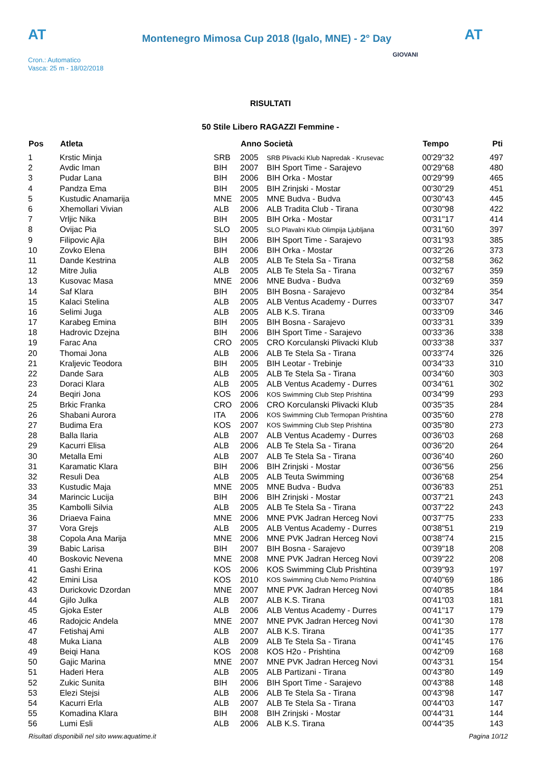AT
Montenegro Mimosa Cup 2018 (Igalo, MNE) - 2° Day
AT
Cron.: Automatico
Vasca: 25 m - 18/02/2018
GIOVANI
RISULTATI
50 Stile Libero RAGAZZI Femmine -
| Pos | Atleta | | Anno Società | | Tempo | Pti |
| --- | --- | --- | --- | --- | --- | --- |
| 1 | Krstic Minja | SRB | 2005 | SRB Plivacki Klub Napredak - Krusevac | 00'29"32 | 497 |
| 2 | Avdic Iman | BIH | 2007 | BIH Sport Time - Sarajevo | 00'29"68 | 480 |
| 3 | Pudar Lana | BIH | 2006 | BIH Orka - Mostar | 00'29"99 | 465 |
| 4 | Pandza Ema | BIH | 2005 | BIH Zrinjski - Mostar | 00'30"29 | 451 |
| 5 | Kustudic Anamarija | MNE | 2005 | MNE Budva - Budva | 00'30"43 | 445 |
| 6 | Xhemollari Vivian | ALB | 2006 | ALB Tradita Club - Tirana | 00'30"98 | 422 |
| 7 | Vrljic Nika | BIH | 2005 | BIH Orka - Mostar | 00'31"17 | 414 |
| 8 | Ovijac Pia | SLO | 2005 | SLO Plavalni Klub Olimpija Ljubljana | 00'31"60 | 397 |
| 9 | Filipovic Ajla | BIH | 2006 | BIH Sport Time - Sarajevo | 00'31"93 | 385 |
| 10 | Zovko Elena | BIH | 2006 | BIH Orka - Mostar | 00'32"26 | 373 |
| 11 | Dande Kestrina | ALB | 2005 | ALB Te Stela Sa - Tirana | 00'32"58 | 362 |
| 12 | Mitre Julia | ALB | 2005 | ALB Te Stela Sa - Tirana | 00'32"67 | 359 |
| 13 | Kusovac Masa | MNE | 2006 | MNE Budva - Budva | 00'32"69 | 359 |
| 14 | Saf Klara | BIH | 2005 | BIH Bosna - Sarajevo | 00'32"84 | 354 |
| 15 | Kalaci Stelina | ALB | 2005 | ALB Ventus Academy - Durres | 00'33"07 | 347 |
| 16 | Selimi Juga | ALB | 2005 | ALB K.S. Tirana | 00'33"09 | 346 |
| 17 | Karabeg Emina | BIH | 2005 | BIH Bosna - Sarajevo | 00'33"31 | 339 |
| 18 | Hadrovic Dzejna | BIH | 2006 | BIH Sport Time - Sarajevo | 00'33"36 | 338 |
| 19 | Farac Ana | CRO | 2005 | CRO Korculanski Plivacki Klub | 00'33"38 | 337 |
| 20 | Thomai Jona | ALB | 2006 | ALB Te Stela Sa - Tirana | 00'33"74 | 326 |
| 21 | Kraljevic Teodora | BIH | 2005 | BIH Leotar - Trebinje | 00'34"33 | 310 |
| 22 | Dande Sara | ALB | 2005 | ALB Te Stela Sa - Tirana | 00'34"60 | 303 |
| 23 | Doraci Klara | ALB | 2005 | ALB Ventus Academy - Durres | 00'34"61 | 302 |
| 24 | Beqiri Jona | KOS | 2006 | KOS Swimming Club Step Prishtina | 00'34"99 | 293 |
| 25 | Brkic Franka | CRO | 2006 | CRO Korculanski Plivacki Klub | 00'35"35 | 284 |
| 26 | Shabani Aurora | ITA | 2006 | KOS Swimming Club Termopan Prishtina | 00'35"60 | 278 |
| 27 | Budima Era | KOS | 2007 | KOS Swimming Club Step Prishtina | 00'35"80 | 273 |
| 28 | Balla Ilaria | ALB | 2007 | ALB Ventus Academy - Durres | 00'36"03 | 268 |
| 29 | Kacurri Elisa | ALB | 2006 | ALB Te Stela Sa - Tirana | 00'36"20 | 264 |
| 30 | Metalla Emi | ALB | 2007 | ALB Te Stela Sa - Tirana | 00'36"40 | 260 |
| 31 | Karamatic Klara | BIH | 2006 | BIH Zrinjski - Mostar | 00'36"56 | 256 |
| 32 | Resuli Dea | ALB | 2005 | ALB Teuta Swimming | 00'36"68 | 254 |
| 33 | Kustudic Maja | MNE | 2005 | MNE Budva - Budva | 00'36"83 | 251 |
| 34 | Marincic Lucija | BIH | 2006 | BIH Zrinjski - Mostar | 00'37"21 | 243 |
| 35 | Kambolli Silvia | ALB | 2005 | ALB Te Stela Sa - Tirana | 00'37"22 | 243 |
| 36 | Driaeva Faina | MNE | 2006 | MNE PVK Jadran Herceg Novi | 00'37"75 | 233 |
| 37 | Vora Grejs | ALB | 2005 | ALB Ventus Academy - Durres | 00'38"51 | 219 |
| 38 | Copola Ana Marija | MNE | 2006 | MNE PVK Jadran Herceg Novi | 00'38"74 | 215 |
| 39 | Babic Larisa | BIH | 2007 | BIH Bosna - Sarajevo | 00'39"18 | 208 |
| 40 | Boskovic Nevena | MNE | 2008 | MNE PVK Jadran Herceg Novi | 00'39"22 | 208 |
| 41 | Gashi Erina | KOS | 2006 | KOS Swimming Club Prishtina | 00'39"93 | 197 |
| 42 | Emini Lisa | KOS | 2010 | KOS Swimming Club Nemo Prishtina | 00'40"69 | 186 |
| 43 | Durickovic Dzordan | MNE | 2007 | MNE PVK Jadran Herceg Novi | 00'40"85 | 184 |
| 44 | Gjilo Julka | ALB | 2007 | ALB K.S. Tirana | 00'41"03 | 181 |
| 45 | Gjoka Ester | ALB | 2006 | ALB Ventus Academy - Durres | 00'41"17 | 179 |
| 46 | Radojcic Andela | MNE | 2007 | MNE PVK Jadran Herceg Novi | 00'41"30 | 178 |
| 47 | Fetishaj Ami | ALB | 2007 | ALB K.S. Tirana | 00'41"35 | 177 |
| 48 | Muka Liana | ALB | 2009 | ALB Te Stela Sa - Tirana | 00'41"45 | 176 |
| 49 | Beiqi Hana | KOS | 2008 | KOS H2o - Prishtina | 00'42"09 | 168 |
| 50 | Gajic Marina | MNE | 2007 | MNE PVK Jadran Herceg Novi | 00'43"31 | 154 |
| 51 | Haderi Hera | ALB | 2005 | ALB Partizani - Tirana | 00'43"80 | 149 |
| 52 | Zukic Sunita | BIH | 2006 | BIH Sport Time - Sarajevo | 00'43"88 | 148 |
| 53 | Elezi Stejsi | ALB | 2006 | ALB Te Stela Sa - Tirana | 00'43"98 | 147 |
| 54 | Kacurri Erla | ALB | 2007 | ALB Te Stela Sa - Tirana | 00'44"03 | 147 |
| 55 | Komadina Klara | BIH | 2008 | BIH Zrinjski - Mostar | 00'44"31 | 144 |
| 56 | Lumi Esli | ALB | 2006 | ALB K.S. Tirana | 00'44"35 | 143 |
Risultati disponibili nel sito www.aquatime.it Pagina 10/12